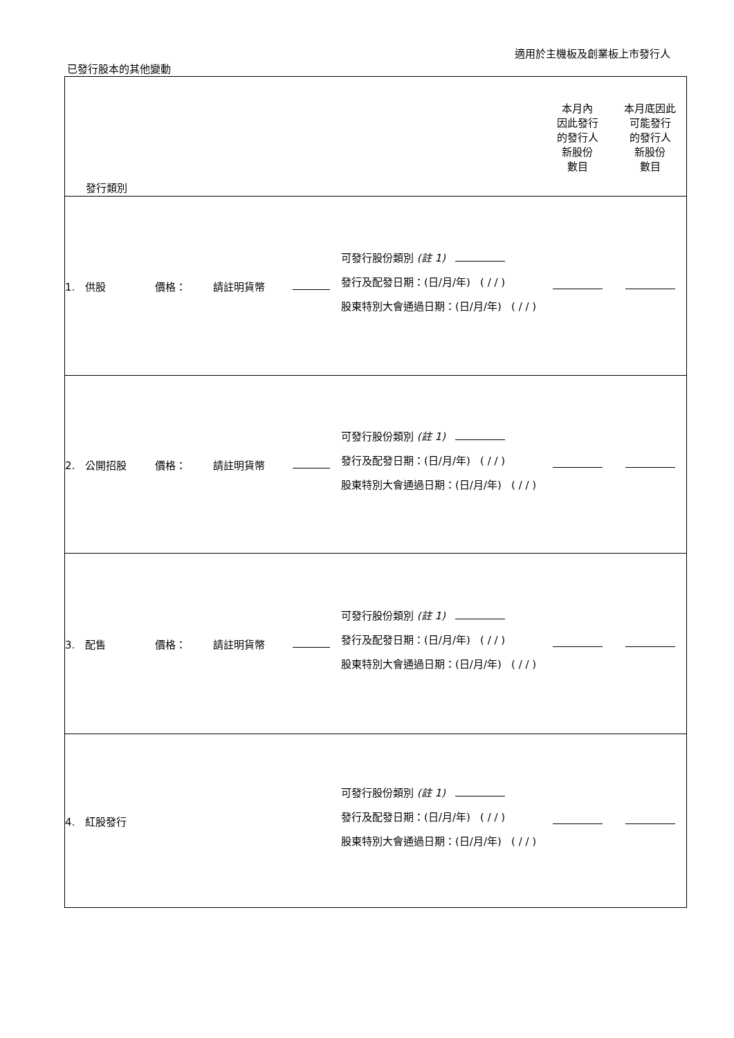適用於主機板及創業板上市發行人
已發行股本的其他變動
| 發行類別 | | | | | 本月內 因此發行 的發行人 新股份 數目 | 本月底因此 可能發行 的發行人 新股份 數目 |
| 1. 供股 | 價格： | 請註明貨幣 | | 可發行股份類別 (註 1) 發行及配發日期：(日/月/年) ( / / ) 股東特別大會通過日期：(日/月/年) ( / / ) | | |
| 2. 公開招股 | 價格： | 請註明貨幣 | | 可發行股份類別 (註 1) 發行及配發日期：(日/月/年) ( / / ) 股東特別大會通過日期：(日/月/年) ( / / ) | | |
| 3. 配售 | 價格： | 請註明貨幣 | | 可發行股份類別 (註 1) 發行及配發日期：(日/月/年) ( / / ) 股東特別大會通過日期：(日/月/年) ( / / ) | | |
| 4. 紅股發行 | | | | 可發行股份類別 (註 1) 發行及配發日期：(日/月/年) ( / / ) 股東特別大會通過日期：(日/月/年) ( / / ) | | |